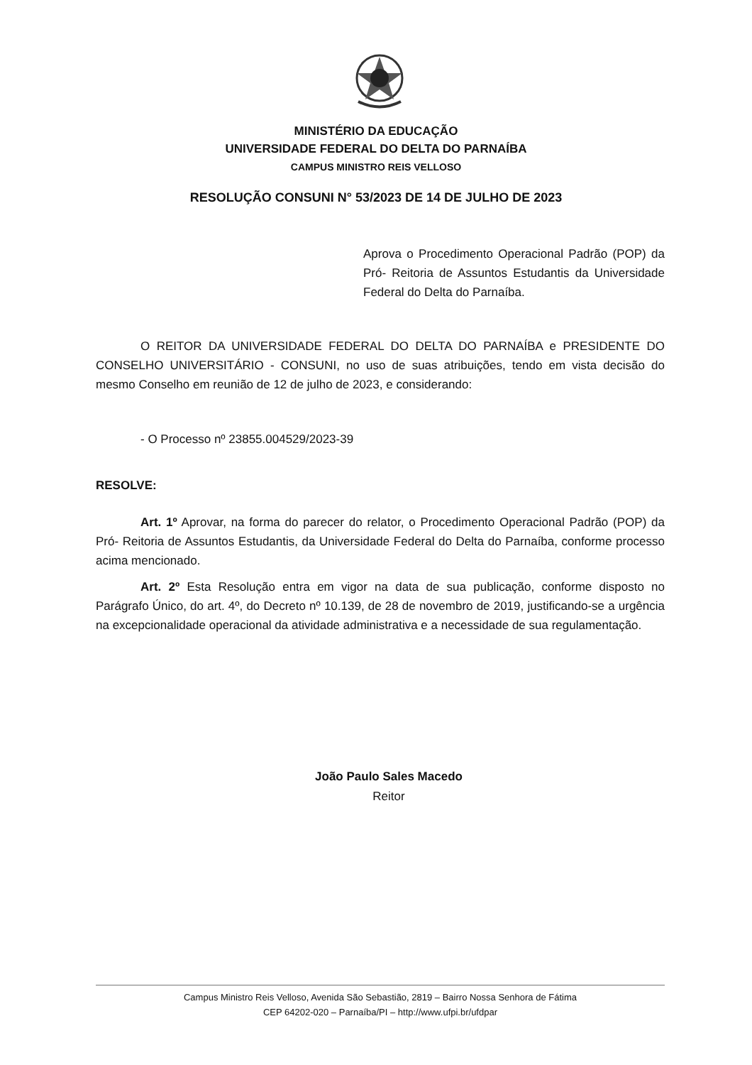MINISTÉRIO DA EDUCAÇÃO
UNIVERSIDADE FEDERAL DO DELTA DO PARNAÍBA
CAMPUS MINISTRO REIS VELLOSO
RESOLUÇÃO CONSUNI N° 53/2023 DE 14 DE JULHO DE 2023
Aprova o Procedimento Operacional Padrão (POP) da Pró- Reitoria de Assuntos Estudantis da Universidade Federal do Delta do Parnaíba.
O REITOR DA UNIVERSIDADE FEDERAL DO DELTA DO PARNAÍBA e PRESIDENTE DO CONSELHO UNIVERSITÁRIO - CONSUNI, no uso de suas atribuições, tendo em vista decisão do mesmo Conselho em reunião de 12 de julho de 2023, e considerando:
- O Processo nº 23855.004529/2023-39
RESOLVE:
Art. 1º Aprovar, na forma do parecer do relator, o Procedimento Operacional Padrão (POP) da Pró- Reitoria de Assuntos Estudantis, da Universidade Federal do Delta do Parnaíba, conforme processo acima mencionado.
Art. 2º Esta Resolução entra em vigor na data de sua publicação, conforme disposto no Parágrafo Único, do art. 4º, do Decreto nº 10.139, de 28 de novembro de 2019, justificando-se a urgência na excepcionalidade operacional da atividade administrativa e a necessidade de sua regulamentação.
João Paulo Sales Macedo
Reitor
Campus Ministro Reis Velloso, Avenida São Sebastião, 2819 – Bairro Nossa Senhora de Fátima
CEP 64202-020 – Parnaíba/PI – http://www.ufpi.br/ufdpar